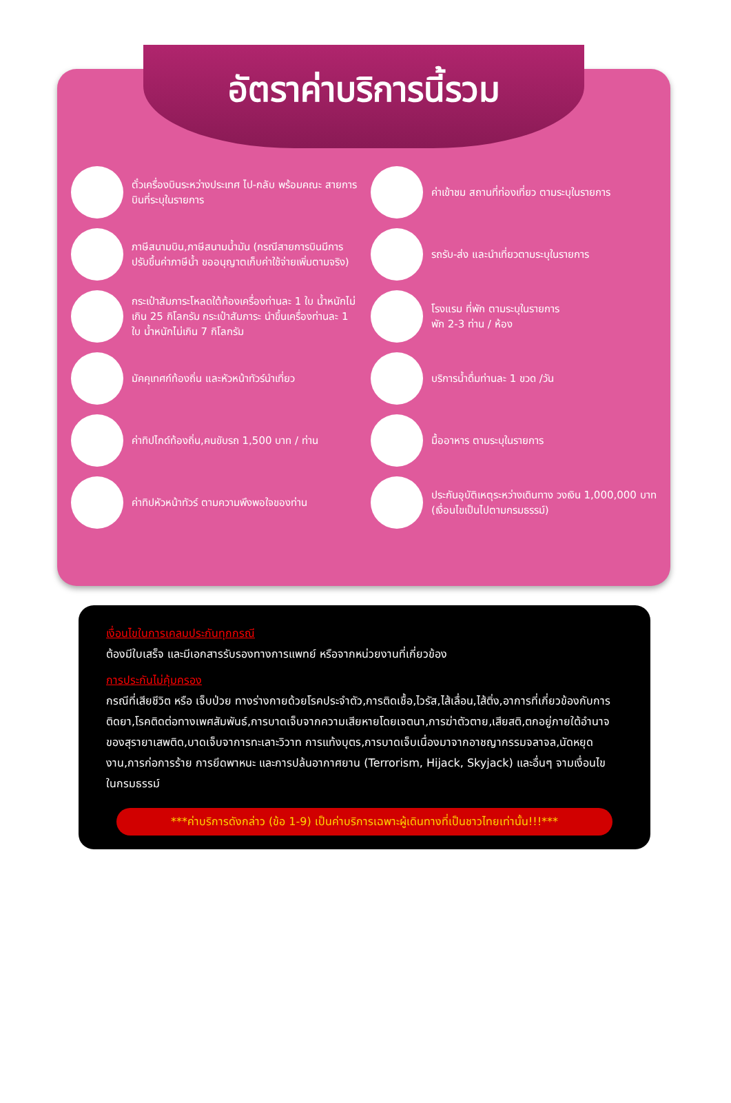อัตราค่าบริการนี้รวม
ตั๋วเครื่องบินระหว่างประเทศ ไป-กลับ พร้อมคณะ สายการบินที่ระบุในรายการ
ค่าเข้าชม สถานที่ท่องเที่ยว ตามระบุในรายการ
ภาษีสนามบิน,ภาษีสนามน้ำมัน (กรณีสายการบินมีการปรับขึ้นค่าภาษีน้ำ ขออนุญาตเก็บค่าใช้จ่ายเพิ่มตามจริง)
รถรับ-ส่ง และนำเที่ยวตามระบุในรายการ
กระเป๋าสัมภาระโหลดใต้ท้องเครื่องท่านละ 1 ใบ น้ำหนักไม่เกิน 25 กิโลกรัม กระเป๋าสัมภาระ นำขึ้นเครื่องท่านละ 1 ใบ น้ำหนักไม่เกิน 7 กิโลกรัม
โรงแรม ที่พัก ตามระบุในรายการ
พัก 2-3 ท่าน / ห้อง
มัคคุเทศก์ท้องถิ่น และหัวหน้าทัวร์นำเที่ยว
บริการน้ำดื่มท่านละ 1 ขวด /วัน
ค่าทิปไกด์ท้องถิ่น,คนขับรถ 1,500 บาท / ท่าน
มื้ออาหาร ตามระบุในรายการ
ค่าทิปหัวหน้าทัวร์ ตามความพึงพอใจของท่าน
ประกันอุบัติเหตุระหว่างเดินทาง วงเงิน 1,000,000 บาท (เงื่อนไขเป็นไปตามกรมธรรม์)
เงื่อนไขในการเคลมประกันทุกกรณี
ต้องมีใบเสร็จ และมีเอกสารรับรองทางการแพทย์ หรือจากหน่วยงานที่เกี่ยวข้อง
การประกันไม่คุ้มครอง
กรณีที่เสียชีวิต หรือ เจ็บป่วย ทางร่างกายด้วยโรคประจำตัว,การติดเชื้อ,ไวรัส,ไส้เลื่อน,ไส้ติ่ง,อาการที่เกี่ยวข้องกับการติดยา,โรคติดต่อทางเพศสัมพันธ์,การบาดเจ็บจากความเสียหายโดยเจตนา,การฆ่าตัวตาย,เสียสติ,ตกอยู่ภายใต้อำนาจของสุรายาเสพติด,บาดเจ็บจาการทะเลาะวิวาท การแท้งบุตร,การบาดเจ็บเนื่องมาจากอาชญากรรมจลาจล,นัดหยุดงาน,การก่อการร้าย การยึดพาหนะ และการปล้นอากาศยาน (Terrorism, Hijack, Skyjack) และอื่นๆ จามเงื่อนไขในกรมธรรม์
***ค่าบริการดังกล่าว (ข้อ 1-9) เป็นค่าบริการเฉพาะผู้เดินทางที่เป็นชาวไทยเท่านั้น!!!***